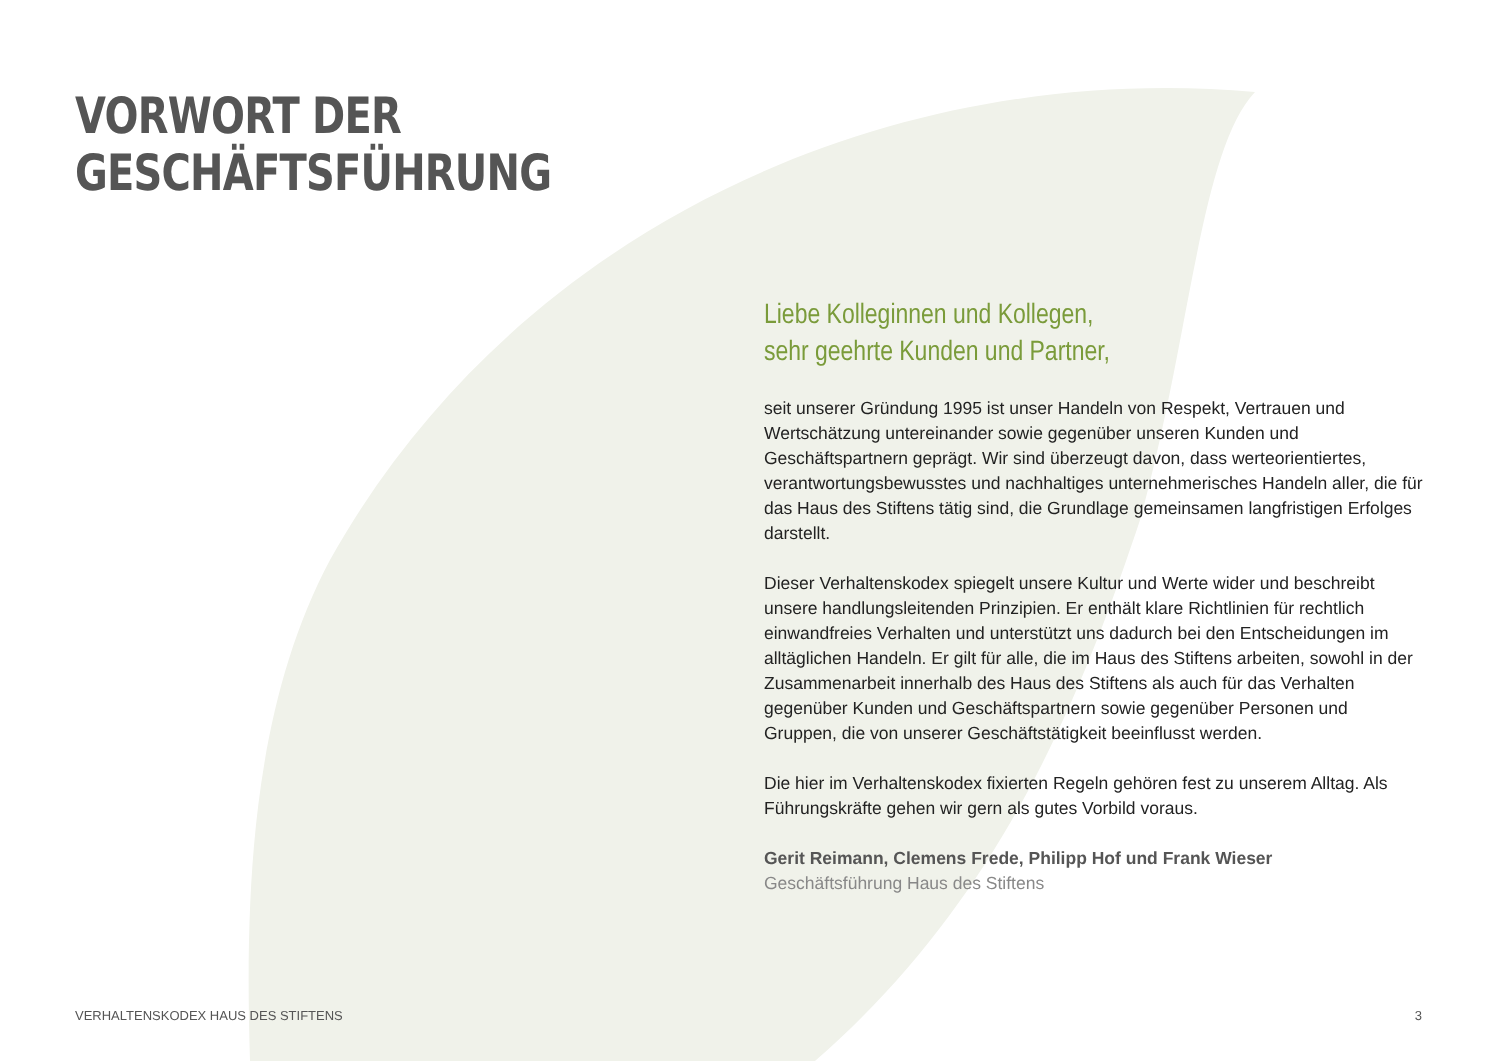VORWORT DER
GESCHÄFTSFÜHRUNG
Liebe Kolleginnen und Kollegen,
sehr geehrte Kunden und Partner,
seit unserer Gründung 1995 ist unser Handeln von Respekt, Vertrauen und Wertschätzung untereinander sowie gegenüber unseren Kunden und Geschäftspartnern geprägt. Wir sind überzeugt davon, dass werteorientiertes, verantwortungsbewusstes und nachhaltiges unternehmerisches Handeln aller, die für das Haus des Stiftens tätig sind, die Grundlage gemeinsamen langfristigen Erfolges darstellt.
Dieser Verhaltenskodex spiegelt unsere Kultur und Werte wider und beschreibt unsere handlungsleitenden Prinzipien. Er enthält klare Richtlinien für rechtlich einwandfreies Verhalten und unterstützt uns dadurch bei den Entscheidungen im alltäglichen Handeln. Er gilt für alle, die im Haus des Stiftens arbeiten, sowohl in der Zusammenarbeit innerhalb des Haus des Stiftens als auch für das Verhalten gegenüber Kunden und Geschäftspartnern sowie gegenüber Personen und Gruppen, die von unserer Geschäftstätigkeit beeinflusst werden.
Die hier im Verhaltenskodex fixierten Regeln gehören fest zu unserem Alltag. Als Führungskräfte gehen wir gern als gutes Vorbild voraus.
Gerit Reimann, Clemens Frede, Philipp Hof und Frank Wieser
Geschäftsführung Haus des Stiftens
VERHALTENSKODEX HAUS DES STIFTENS 3